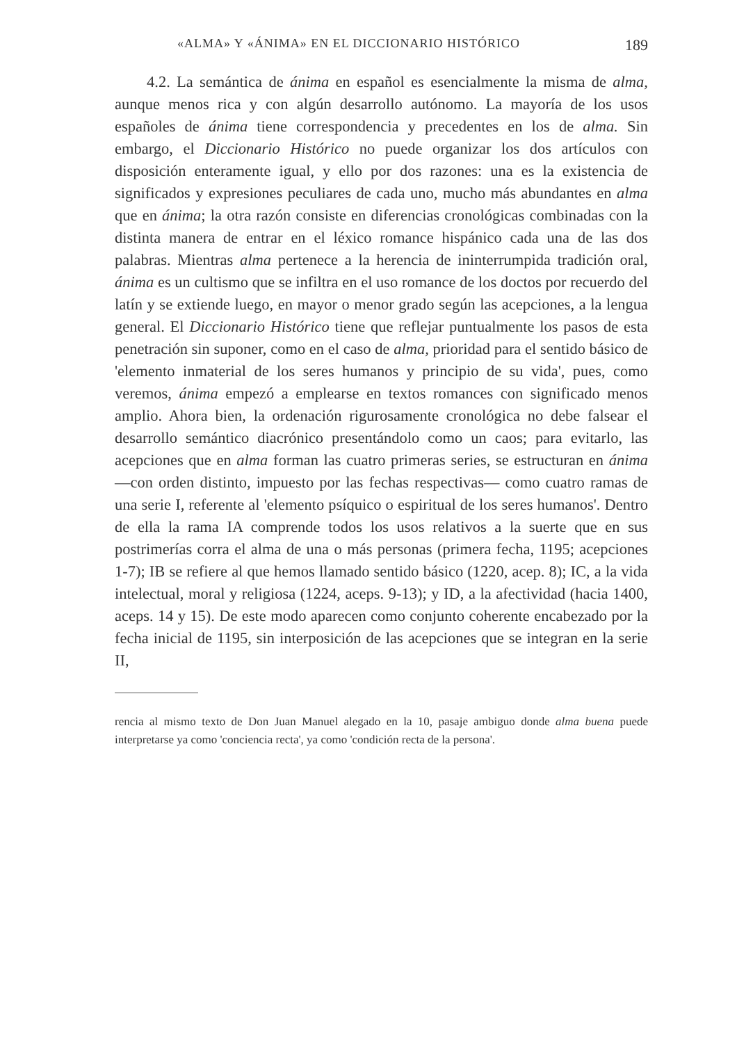«ALMA» Y «ÁNIMA» EN EL DICCIONARIO HISTÓRICO 189
4.2. La semántica de ánima en español es esencialmente la misma de alma, aunque menos rica y con algún desarrollo autónomo. La mayoría de los usos españoles de ánima tiene correspondencia y precedentes en los de alma. Sin embargo, el Diccionario Histórico no puede organizar los dos artículos con disposición enteramente igual, y ello por dos razones: una es la existencia de significados y expresiones peculiares de cada uno, mucho más abundantes en alma que en ánima; la otra razón consiste en diferencias cronológicas combinadas con la distinta manera de entrar en el léxico romance hispánico cada una de las dos palabras. Mientras alma pertenece a la herencia de ininterrumpida tradición oral, ánima es un cultismo que se infiltra en el uso romance de los doctos por recuerdo del latín y se extiende luego, en mayor o menor grado según las acepciones, a la lengua general. El Diccionario Histórico tiene que reflejar puntualmente los pasos de esta penetración sin suponer, como en el caso de alma, prioridad para el sentido básico de 'elemento inmaterial de los seres humanos y principio de su vida', pues, como veremos, ánima empezó a emplearse en textos romances con significado menos amplio. Ahora bien, la ordenación rigurosamente cronológica no debe falsear el desarrollo semántico diacrónico presentándolo como un caos; para evitarlo, las acepciones que en alma forman las cuatro primeras series, se estructuran en ánima —con orden distinto, impuesto por las fechas respectivas— como cuatro ramas de una serie I, referente al 'elemento psíquico o espiritual de los seres humanos'. Dentro de ella la rama IA comprende todos los usos relativos a la suerte que en sus postrimerías corra el alma de una o más personas (primera fecha, 1195; acepciones 1-7); IB se refiere al que hemos llamado sentido básico (1220, acep. 8); IC, a la vida intelectual, moral y religiosa (1224, aceps. 9-13); y ID, a la afectividad (hacia 1400, aceps. 14 y 15). De este modo aparecen como conjunto coherente encabezado por la fecha inicial de 1195, sin interposición de las acepciones que se integran en la serie II,
rencia al mismo texto de Don Juan Manuel alegado en la 10, pasaje ambiguo donde alma buena puede interpretarse ya como 'conciencia recta', ya como 'condición recta de la persona'.